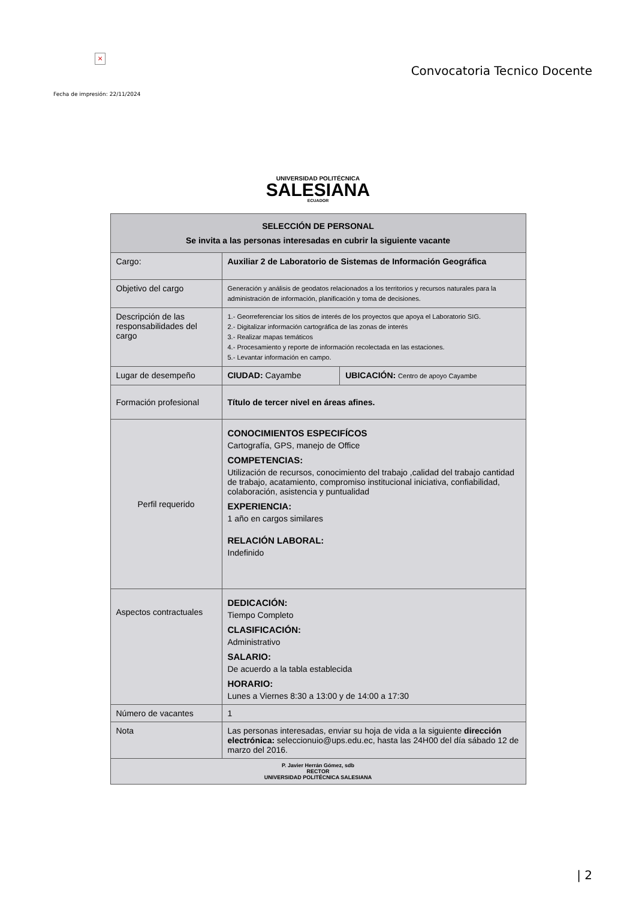×
Convocatoria Tecnico Docente
Fecha de impresión: 22/11/2024
UNIVERSIDAD POLITÉCNICA
SALESIANA
ECUADOR
| SELECCIÓN DE PERSONAL Se invita a las personas interesadas en cubrir la siguiente vacante | | |
| --- | --- | --- |
| Cargo: | Auxiliar 2 de Laboratorio de Sistemas de Información Geográfica | |
| Objetivo del cargo | Generación y análisis de geodatos relacionados a los territorios y recursos naturales para la administración de información, planificación y toma de decisiones. | |
| Descripción de las responsabilidades del cargo | 1.- Georreferenciar los sitios de interés de los proyectos que apoya el Laboratorio SIG. 2.- Digitalizar información cartográfica de las zonas de interés 3.- Realizar mapas temáticos 4.- Procesamiento y reporte de información recolectada en las estaciones. 5.- Levantar información en campo. | |
| Lugar de desempeño | CIUDAD: Cayambe | UBICACIÓN: Centro de apoyo Cayambe |
| Formación profesional | Título de tercer nivel en áreas afines. | |
| Perfil requerido | CONOCIMIENTOS ESPECIFÍCOS Cartografía, GPS, manejo de Office COMPETENCIAS: Utilización de recursos, conocimiento del trabajo ,calidad del trabajo cantidad de trabajo, acatamiento, compromiso institucional iniciativa, confiabilidad, colaboración, asistencia y puntualidad EXPERIENCIA: 1 año en cargos similares RELACIÓN LABORAL: Indefinido | |
| Aspectos contractuales | DEDICACIÓN: Tiempo Completo CLASIFICACIÓN: Administrativo SALARIO: De acuerdo a la tabla establecida HORARIO: Lunes a Viernes 8:30 a 13:00 y de 14:00 a 17:30 | |
| Número de vacantes | 1 | |
| Nota | Las personas interesadas, enviar su hoja de vida a la siguiente dirección electrónica: seleccionuio@ups.edu.ec, hasta las 24H00 del día sábado 12 de marzo del 2016. | |
| P. Javier Herrán Gómez, sdb RECTOR UNIVERSIDAD POLITÉCNICA SALESIANA | | |
| 2